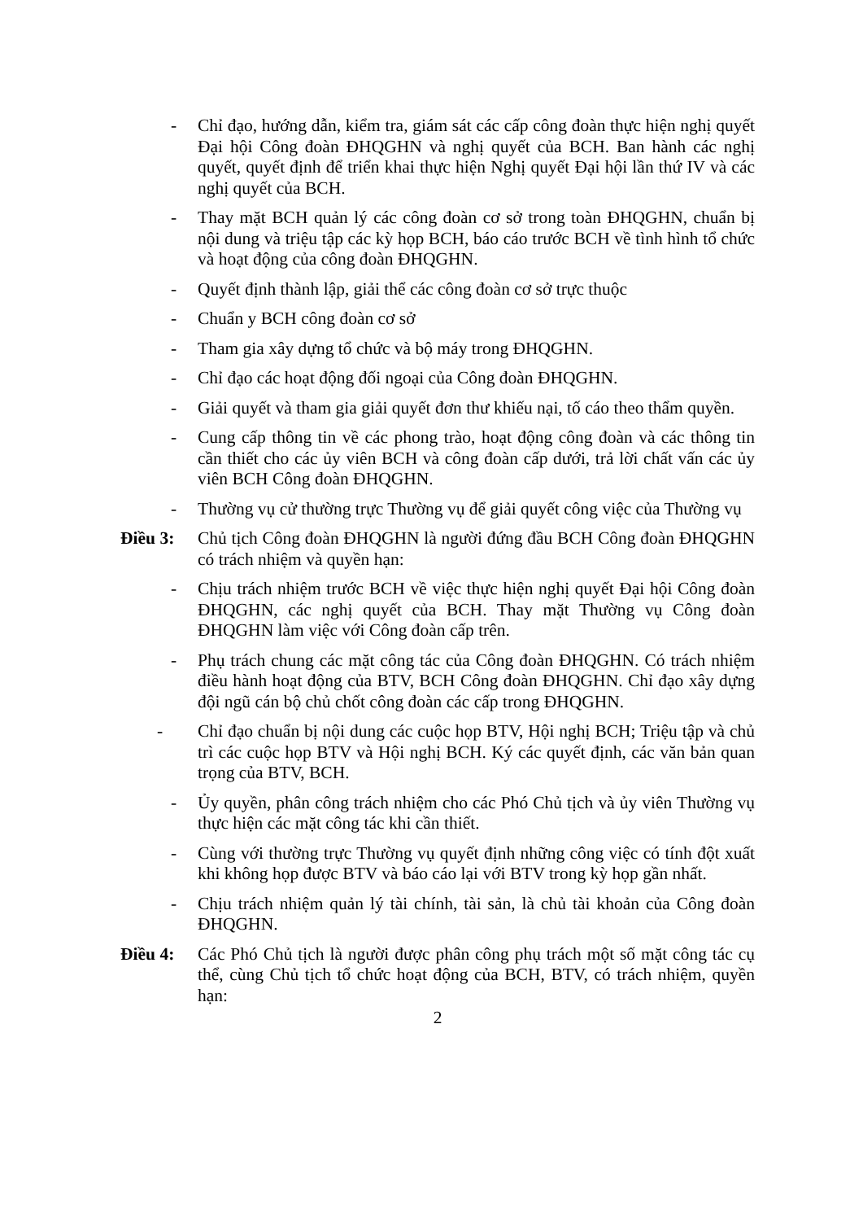- Chỉ đạo, hướng dẫn, kiểm tra, giám sát các cấp công đoàn thực hiện nghị quyết Đại hội Công đoàn ĐHQGHN và nghị quyết của BCH. Ban hành các nghị quyết, quyết định để triển khai thực hiện Nghị quyết Đại hội lần thứ IV và các nghị quyết của BCH.
- Thay mặt BCH quản lý các công đoàn cơ sở trong toàn ĐHQGHN, chuẩn bị nội dung và triệu tập các kỳ họp BCH, báo cáo trước BCH về tình hình tổ chức và hoạt động của công đoàn ĐHQGHN.
- Quyết định thành lập, giải thể các công đoàn cơ sở trực thuộc
- Chuẩn y BCH công đoàn cơ sở
- Tham gia xây dựng tổ chức và bộ máy trong ĐHQGHN.
- Chỉ đạo các hoạt động đối ngoại của Công đoàn ĐHQGHN.
- Giải quyết và tham gia giải quyết đơn thư khiếu nại, tố cáo theo thẩm quyền.
- Cung cấp thông tin về các phong trào, hoạt động công đoàn và các thông tin cần thiết cho các ủy viên BCH và công đoàn cấp dưới, trả lời chất vấn các ủy viên BCH Công đoàn ĐHQGHN.
- Thường vụ cử thường trực Thường vụ để giải quyết công việc của Thường vụ
Điều 3: Chủ tịch Công đoàn ĐHQGHN là người đứng đầu BCH Công đoàn ĐHQGHN có trách nhiệm và quyền hạn:
- Chịu trách nhiệm trước BCH về việc thực hiện nghị quyết Đại hội Công đoàn ĐHQGHN, các nghị quyết của BCH. Thay mặt Thường vụ Công đoàn ĐHQGHN làm việc với Công đoàn cấp trên.
- Phụ trách chung các mặt công tác của Công đoàn ĐHQGHN. Có trách nhiệm điều hành hoạt động của BTV, BCH Công đoàn ĐHQGHN. Chỉ đạo xây dựng đội ngũ cán bộ chủ chốt công đoàn các cấp trong ĐHQGHN.
- Chỉ đạo chuẩn bị nội dung các cuộc họp BTV, Hội nghị BCH; Triệu tập và chủ trì các cuộc họp BTV và Hội nghị BCH. Ký các quyết định, các văn bản quan trọng của BTV, BCH.
- Ủy quyền, phân công trách nhiệm cho các Phó Chủ tịch và ủy viên Thường vụ thực hiện các mặt công tác khi cần thiết.
- Cùng với thường trực Thường vụ quyết định những công việc có tính đột xuất khi không họp được BTV và báo cáo lại với BTV trong kỳ họp gần nhất.
- Chịu trách nhiệm quản lý tài chính, tài sản, là chủ tài khoản của Công đoàn ĐHQGHN.
Điều 4: Các Phó Chủ tịch là người được phân công phụ trách một số mặt công tác cụ thể, cùng Chủ tịch tổ chức hoạt động của BCH, BTV, có trách nhiệm, quyền hạn:
2